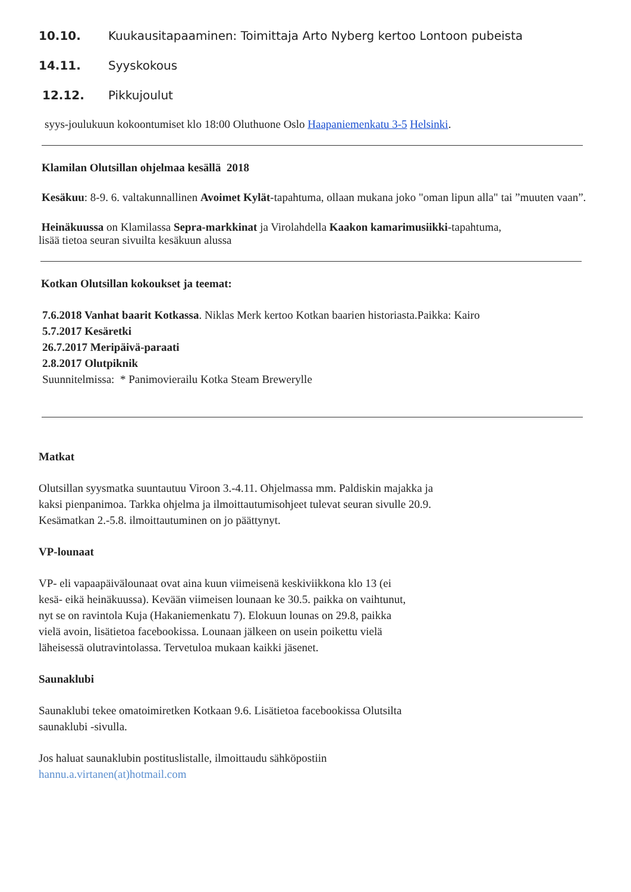10.10. Kuukausitapaaminen: Toimittaja Arto Nyberg kertoo Lontoon pubeista
14.11. Syyskokous
12.12. Pikkujoulut
syys-joulukuun kokoontumiset klo 18:00 Oluthuone Oslo Haapaniemenkatu 3-5 Helsinki.
Klamilan Olutsillan ohjelmaa kesällä 2018
Kesäkuu: 8-9. 6. valtakunnallinen Avoimet Kylät-tapahtuma, ollaan mukana joko "oman lipun alla" tai ”muuten vaan”.
Heinäkuussa on Klamilassa Sepra-markkinat ja Virolahdella Kaakon kamarimusiikki-tapahtuma,
lisää tietoa seuran sivuilta kesäkuun alussa
Kotkan Olutsillan kokoukset ja teemat:
7.6.2018 Vanhat baarit Kotkassa. Niklas Merk kertoo Kotkan baarien historiasta.Paikka: Kairo
5.7.2017 Kesäretki
26.7.2017 Meripäivä-paraati
2.8.2017 Olutpiknik
Suunnitelmissa: * Panimovierailu Kotka Steam Brewerylle
Matkat
Olutsillan syysmatka suuntautuu Viroon 3.-4.11. Ohjelmassa mm. Paldiskin majakka ja kaksi pienpanimoa. Tarkka ohjelma ja ilmoittautumisohjeet tulevat seuran sivulle 20.9. Kesämatkan 2.-5.8. ilmoittautuminen on jo päättynyt.
VP-lounaat
VP- eli vapaapäivälounaat ovat aina kuun viimeisenä keskiviikkona klo 13 (ei kesä- eikä heinäkuussa). Kevään viimeisen lounaan ke 30.5. paikka on vaihtunut, nyt se on ravintola Kuja (Hakaniemenkatu 7). Elokuun lounas on 29.8, paikka vielä avoin, lisätietoa facebookissa. Lounaan jälkeen on usein poikettu vielä läheisessä olutravintolassa. Tervetuloa mukaan kaikki jäsenet.
Saunaklubi
Saunaklubi tekee omatoimiretken Kotkaan 9.6. Lisätietoa facebookissa Olutsilta saunaklubi -sivulla.
Jos haluat saunaklubin postituslistalle, ilmoittaudu sähköpostiin
hannu.a.virtanen(at)hotmail.com